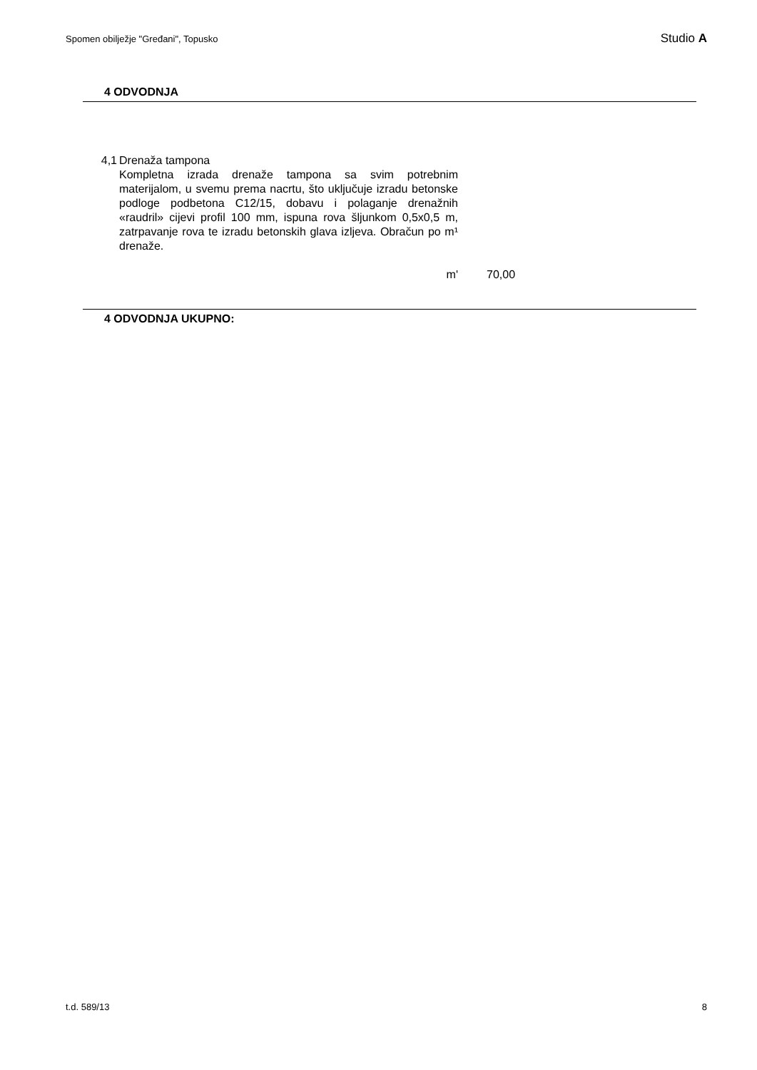Spomen obilježje "Gređani", Topusko Studio A
4 ODVODNJA
| 4,1 | Drenaža tampona Kompletna izrada drenaže tampona sa svim potrebnim materijalom, u svemu prema nacrtu, što uključuje izradu betonske podloge podbetona C12/15, dobavu i polaganje drenažnih «raudril» cijevi profil 100 mm, ispuna rova šljunkom 0,5x0,5 m, zatrpavanje rova te izradu betonskih glava izljeva. Obračun po m¹ drenaže. | | |
| | m' | 70,00 | |
4 ODVODNJA UKUPNO:
t.d. 589/13 8